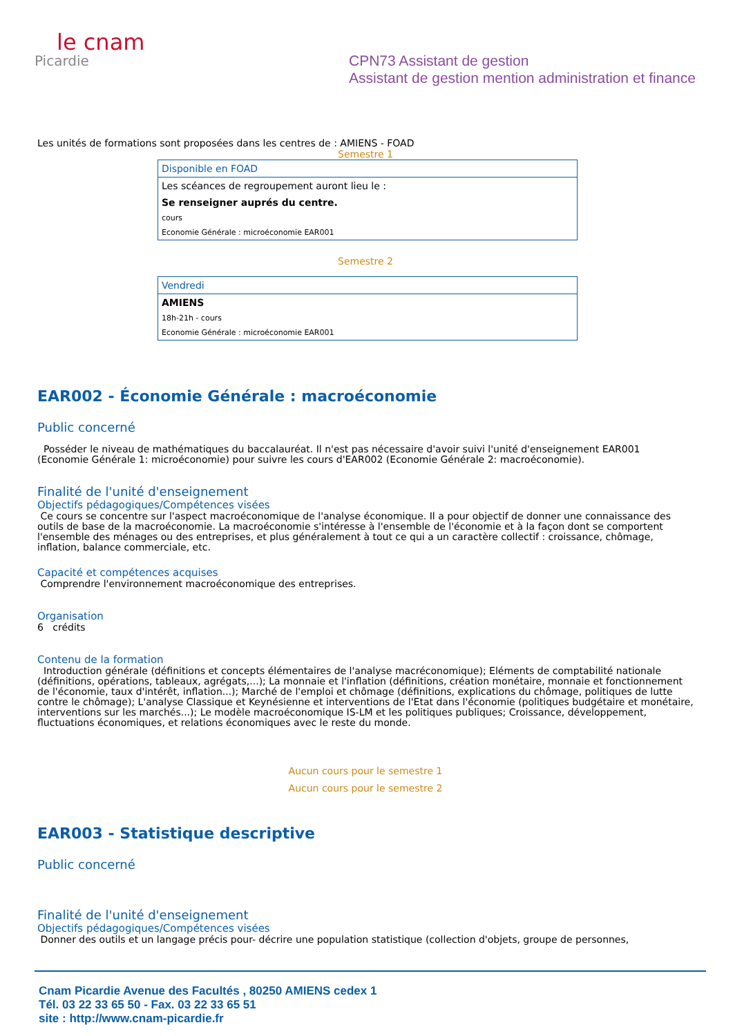le cnam
Picardie
CPN73 Assistant de gestion
Assistant de gestion mention administration et finance
Les unités de formations sont proposées dans les centres de : AMIENS - FOAD
Semestre 1
| Disponible en FOAD |
| --- |
| Les scéances de regroupement auront lieu le : |
| Se renseigner auprés du centre. |
| cours |
| Economie Générale : microéconomie EAR001 |
Semestre 2
| Vendredi |
| --- |
| AMIENS |
| 18h-21h - cours |
| Economie Générale : microéconomie EAR001 |
EAR002 - Économie Générale : macroéconomie
Public concerné
Posséder le niveau de mathématiques du baccalauréat. Il n'est pas nécessaire d'avoir suivi l'unité d'enseignement EAR001 (Economie Générale 1: microéconomie) pour suivre les cours d'EAR002 (Economie Générale 2: macroéconomie).
Finalité de l'unité d'enseignement
Objectifs pédagogiques/Compétences visées
Ce cours se concentre sur l'aspect macroéconomique de l'analyse économique. Il a pour objectif de donner une connaissance des outils de base de la macroéconomie. La macroéconomie s'intéresse à l'ensemble de l'économie et à la façon dont se comportent l'ensemble des ménages ou des entreprises, et plus généralement à tout ce qui a un caractère collectif : croissance, chômage, inflation, balance commerciale, etc.
Capacité et compétences acquises
Comprendre l'environnement macroéconomique des entreprises.
Organisation
6 crédits
Contenu de la formation
Introduction générale (définitions et concepts élémentaires de l'analyse macréconomique); Eléments de comptabilité nationale (définitions, opérations, tableaux, agrégats,...); La monnaie et l'inflation (définitions, création monétaire, monnaie et fonctionnement de l'économie, taux d'intérêt, inflation...); Marché de l'emploi et chômage (définitions, explications du chômage, politiques de lutte contre le chômage); L'analyse Classique et Keynésienne et interventions de l'Etat dans l'économie (politiques budgétaire et monétaire, interventions sur les marchés...); Le modèle macroéconomique IS-LM et les politiques publiques; Croissance, développement, fluctuations économiques, et relations économiques avec le reste du monde.
Aucun cours pour le semestre 1
Aucun cours pour le semestre 2
EAR003 - Statistique descriptive
Public concerné
Finalité de l'unité d'enseignement
Objectifs pédagogiques/Compétences visées
Donner des outils et un langage précis pour- décrire une population statistique (collection d'objets, groupe de personnes,
Cnam Picardie Avenue des Facultés , 80250 AMIENS cedex 1
Tél. 03 22 33 65 50 - Fax. 03 22 33 65 51
site : http://www.cnam-picardie.fr